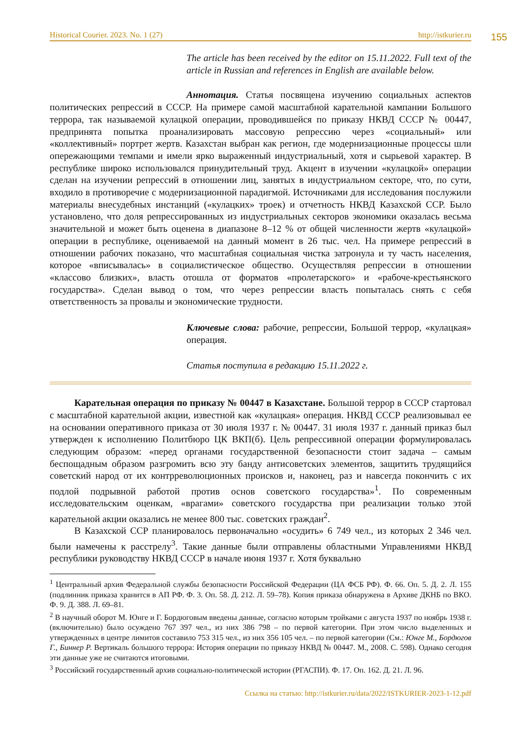Historical Courier. 2023. No. 1 (27) http://istkurier.ru
155
The article has been received by the editor on 15.11.2022. Full text of the article in Russian and references in English are available below.
Аннотация. Статья посвящена изучению социальных аспектов политических репрессий в СССР. На примере самой масштабной карательной кампании Большого террора, так называемой кулацкой операции, проводившейся по приказу НКВД СССР № 00447, предпринята попытка проанализировать массовую репрессию через «социальный» или «коллективный» портрет жертв. Казахстан выбран как регион, где модернизационные процессы шли опережающими темпами и имели ярко выраженный индустриальный, хотя и сырьевой характер. В республике широко использовался принудительный труд. Акцент в изучении «кулацкой» операции сделан на изучении репрессий в отношении лиц, занятых в индустриальном секторе, что, по сути, входило в противоречие с модернизационной парадигмой. Источниками для исследования послужили материалы внесудебных инстанций («кулацких» троек) и отчетность НКВД Казахской ССР. Было установлено, что доля репрессированных из индустриальных секторов экономики оказалась весьма значительной и может быть оценена в диапазоне 8–12 % от общей численности жертв «кулацкой» операции в республике, оцениваемой на данный момент в 26 тыс. чел. На примере репрессий в отношении рабочих показано, что масштабная социальная чистка затронула и ту часть населения, которое «вписывалась» в социалистическое общество. Осуществляя репрессии в отношении «классово близких», власть отошла от форматов «пролетарского» и «рабоче-крестьянского государства». Сделан вывод о том, что через репрессии власть попыталась снять с себя ответственность за провалы и экономические трудности.
Ключевые слова: рабочие, репрессии, Большой террор, «кулацкая» операция.
Статья поступила в редакцию 15.11.2022 г.
Карательная операция по приказу № 00447 в Казахстане. Большой террор в СССР стартовал с масштабной карательной акции, известной как «кулацкая» операция. НКВД СССР реализовывал ее на основании оперативного приказа от 30 июля 1937 г. № 00447. 31 июля 1937 г. данный приказ был утвержден к исполнению Политбюро ЦК ВКП(б). Цель репрессивной операции формулировалась следующим образом: «перед органами государственной безопасности стоит задача – самым беспощадным образом разгромить всю эту банду антисоветских элементов, защитить трудящийся советский народ от их контрреволюционных происков и, наконец, раз и навсегда покончить с их подлой подрывной работой против основ советского государства»<sup>1</sup>. По современным исследовательским оценкам, «врагами» советского государства при реализации только этой карательной акции оказались не менее 800 тыс. советских граждан<sup>2</sup>.
В Казахской ССР планировалось первоначально «осудить» 6 749 чел., из которых 2 346 чел. были намечены к расстрелу<sup>3</sup>. Такие данные были отправлены областными Управлениями НКВД республики руководству НКВД СССР в начале июня 1937 г. Хотя буквально
<sup>1</sup> Центральный архив Федеральной службы безопасности Российской Федерации (ЦА ФСБ РФ). Ф. 66. Оп. 5. Д. 2. Л. 155 (подлинник приказа хранится в АП РФ. Ф. 3. Оп. 58. Д. 212. Л. 59–78). Копия приказа обнаружена в Архиве ДКНБ по ВКО. Ф. 9. Д. 388. Л. 69–81.
<sup>2</sup> В научный оборот М. Юнге и Г. Бордюговым введены данные, согласно которым тройками с августа 1937 по ноябрь 1938 г. (включительно) было осуждено 767 397 чел., из них 386 798 – по первой категории. При этом число выделенных и утвержденных в центре лимитов составило 753 315 чел., из них 356 105 чел. – по первой категории (См.: Юнге М., Бордюгов Г., Биннер Р. Вертикаль большого террора: История операции по приказу НКВД № 00447. М., 2008. С. 598). Однако сегодня эти данные уже не считаются итоговыми.
<sup>3</sup> Российский государственный архив социально-политической истории (РГАСПИ). Ф. 17. Оп. 162. Д. 21. Л. 96.
Ссылка на статью: http://istkurier.ru/data/2022/ISTKURIER-2023-1-12.pdf